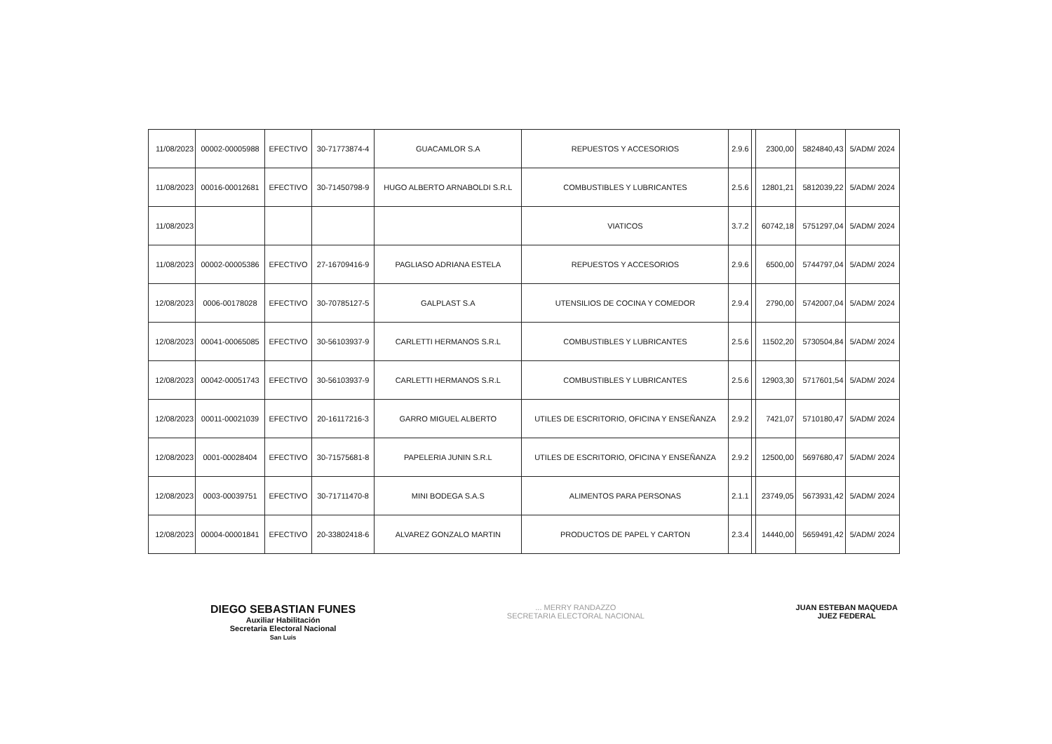| 11/08/2023 | 00002-00005988 | EFECTIVO | 30-71773874-4 | GUACAMLOR S.A | REPUESTOS Y ACCESORIOS | 2.9.6 | | 2300,00 | 5824840,43 | 5/ADM/ 2024 |
| 11/08/2023 | 00016-00012681 | EFECTIVO | 30-71450798-9 | HUGO ALBERTO ARNABOLDI S.R.L | COMBUSTIBLES Y LUBRICANTES | 2.5.6 | | 12801,21 | 5812039,22 | 5/ADM/ 2024 |
| 11/08/2023 | | | | | VIATICOS | 3.7.2 | | 60742,18 | 5751297,04 | 5/ADM/ 2024 |
| 11/08/2023 | 00002-00005386 | EFECTIVO | 27-16709416-9 | PAGLIASO ADRIANA ESTELA | REPUESTOS Y ACCESORIOS | 2.9.6 | | 6500,00 | 5744797,04 | 5/ADM/ 2024 |
| 12/08/2023 | 0006-00178028 | EFECTIVO | 30-70785127-5 | GALPLAST S.A | UTENSILIOS DE COCINA Y COMEDOR | 2.9.4 | | 2790,00 | 5742007,04 | 5/ADM/ 2024 |
| 12/08/2023 | 00041-00065085 | EFECTIVO | 30-56103937-9 | CARLETTI HERMANOS S.R.L | COMBUSTIBLES Y LUBRICANTES | 2.5.6 | | 11502,20 | 5730504,84 | 5/ADM/ 2024 |
| 12/08/2023 | 00042-00051743 | EFECTIVO | 30-56103937-9 | CARLETTI HERMANOS S.R.L | COMBUSTIBLES Y LUBRICANTES | 2.5.6 | | 12903,30 | 5717601,54 | 5/ADM/ 2024 |
| 12/08/2023 | 00011-00021039 | EFECTIVO | 20-16117216-3 | GARRO MIGUEL ALBERTO | UTILES DE ESCRITORIO, OFICINA Y ENSEÑANZA | 2.9.2 | | 7421,07 | 5710180,47 | 5/ADM/ 2024 |
| 12/08/2023 | 0001-00028404 | EFECTIVO | 30-71575681-8 | PAPELERIA JUNIN S.R.L | UTILES DE ESCRITORIO, OFICINA Y ENSEÑANZA | 2.9.2 | | 12500,00 | 5697680,47 | 5/ADM/ 2024 |
| 12/08/2023 | 0003-00039751 | EFECTIVO | 30-71711470-8 | MINI BODEGA S.A.S | ALIMENTOS PARA PERSONAS | 2.1.1 | | 23749,05 | 5673931,42 | 5/ADM/ 2024 |
| 12/08/2023 | 00004-00001841 | EFECTIVO | 20-33802418-6 | ALVAREZ GONZALO MARTIN | PRODUCTOS DE PAPEL Y CARTON | 2.3.4 | | 14440,00 | 5659491,42 | 5/ADM/ 2024 |
DIEGO SEBASTIAN FUNES
Auxiliar Habilitación
Secretaria Electoral Nacional
San Luis
... MERRY RANDAZZO
SECRETARIA ELECTORAL NACIONAL
JUAN ESTEBAN MAQUEDA
JUEZ FEDERAL